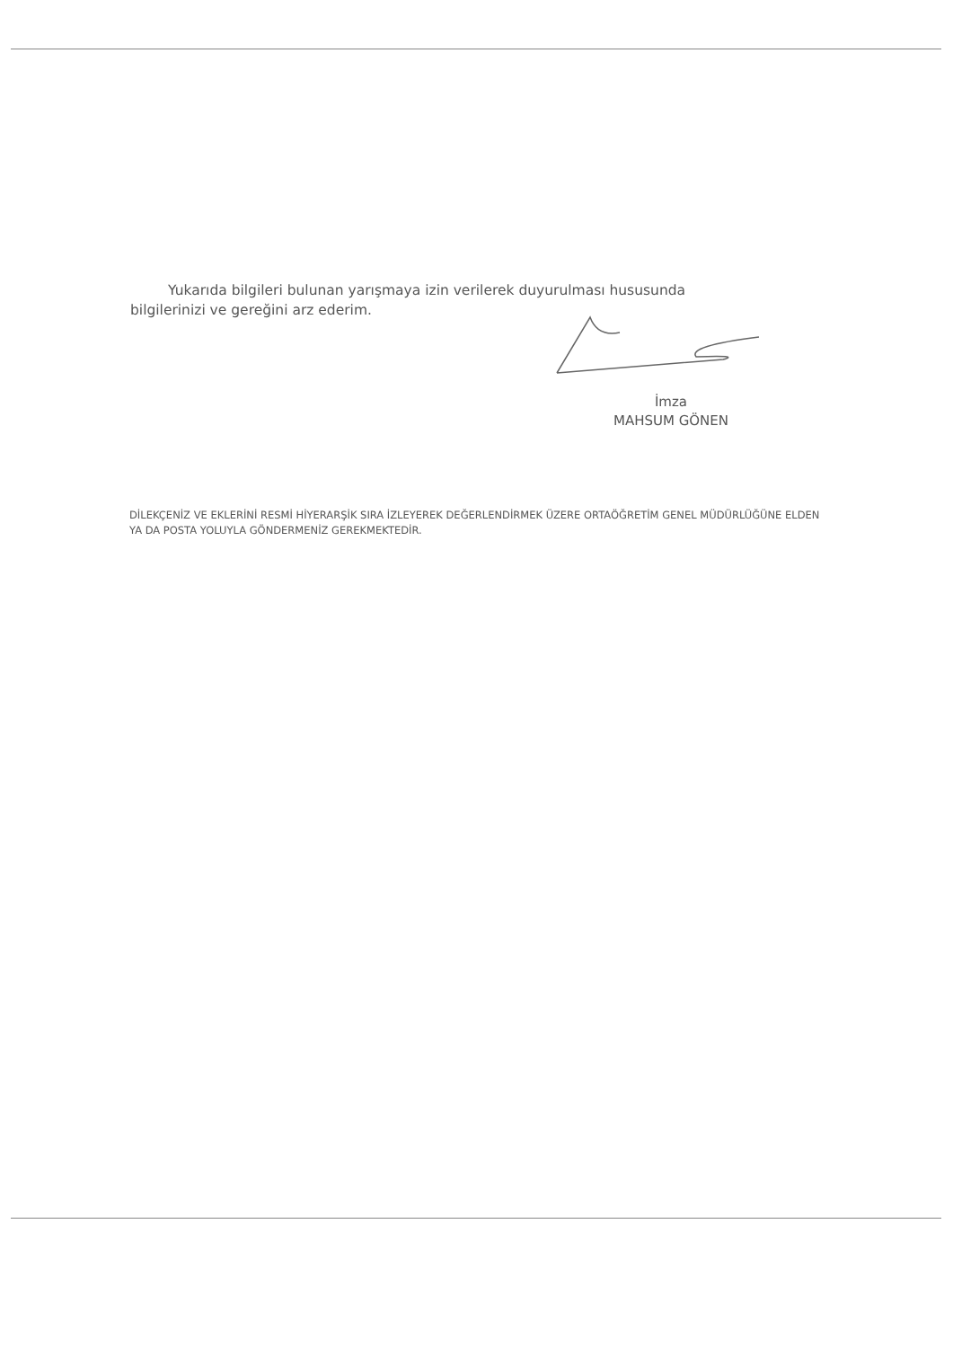Yukarıda bilgileri bulunan yarışmaya izin verilerek duyurulması hususunda bilgilerinizi ve gereğini arz ederim.
İmza
MAHSUM GÖNEN
DİLEKÇENİZ VE EKLERİNİ RESMİ HİYERARŞİK SIRA İZLEYEREK DEĞERLENDİRMEK ÜZERE ORTAÖĞRETİM GENEL MÜDÜRLÜĞÜNE ELDEN YA DA POSTA YOLUYLA GÖNDERMENİZ GEREKMEKTEDİR.